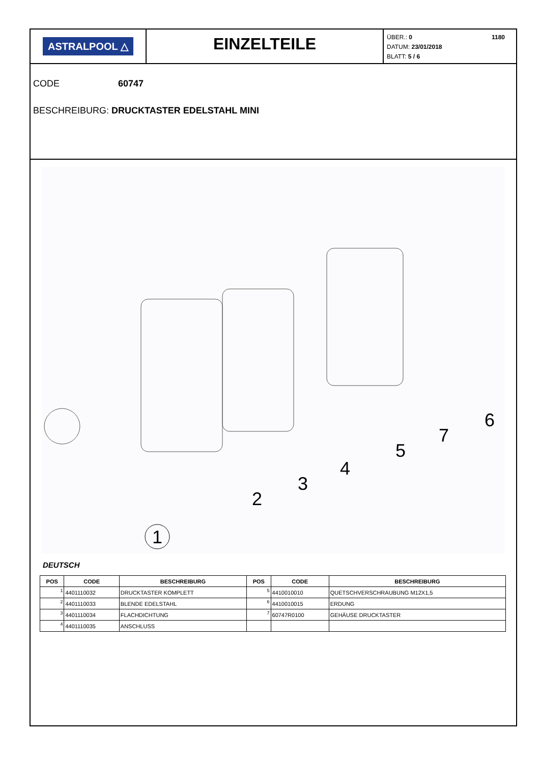ASTRALPOOL △
EINZELTEILE
1180 ÜBER.: 0
DATUM: 23/01/2018
BLATT: 5 / 6
CODE 60747
BESCHREIBURG: DRUCKTASTER EDELSTAHL MINI
1
2
3
4
5
7
6
DEUTSCH
| POS | CODE | BESCHREIBURG | POS | CODE | BESCHREIBURG |
| --- | --- | --- | --- | --- | --- |
| 1 | 4401110032 | DRUCKTASTER KOMPLETT | 5 | 4410010010 | QUETSCHVERSCHRAUBUNG M12X1,5 |
| 2 | 4401110033 | BLENDE EDELSTAHL | 6 | 4410010015 | ERDUNG |
| 3 | 4401110034 | FLACHDICHTUNG | 7 | 60747R0100 | GEHÄUSE DRUCKTASTER |
| 4 | 4401110035 | ANSCHLUSS | | | |